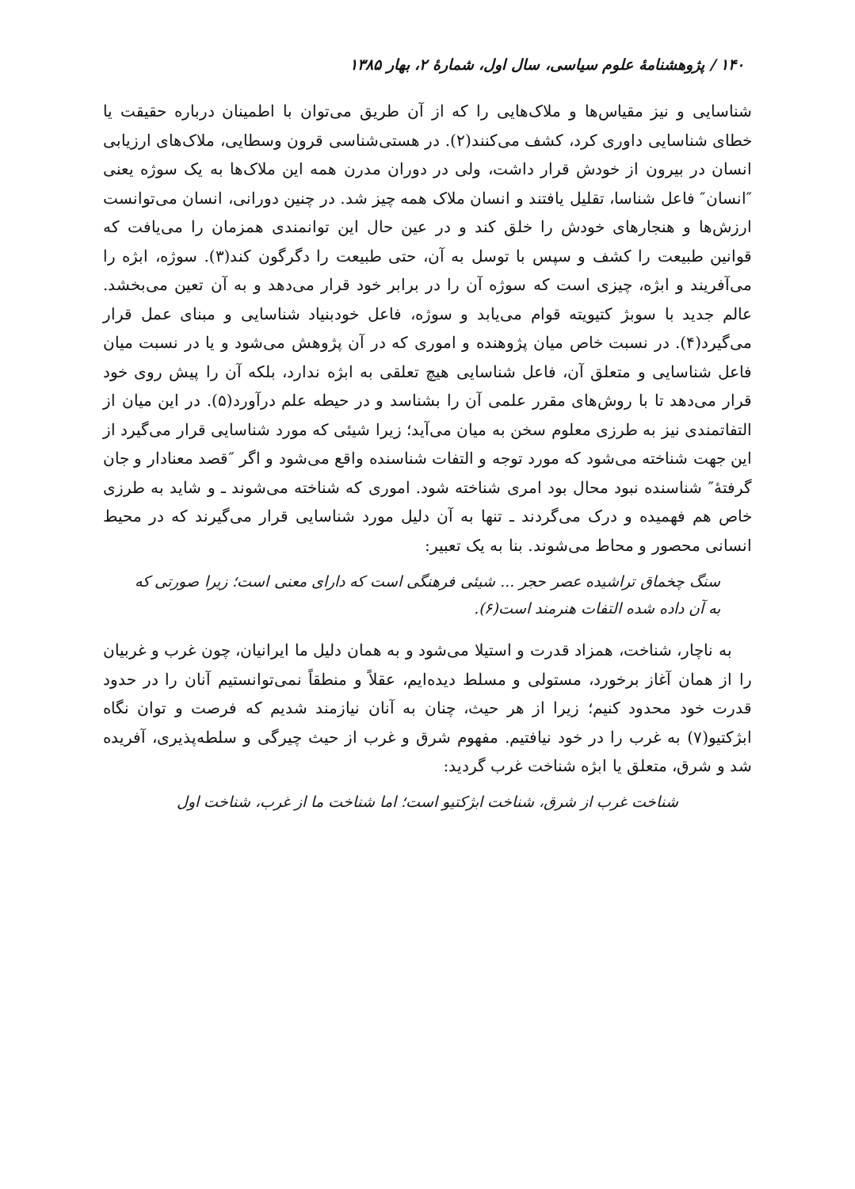۱۴۰ / پژوهشنامهٔ علوم سیاسی، سال اول، شمارهٔ ۲، بهار ۱۳۸۵
شناسایی و نیز مقیاس‌ها و ملاک‌هایی را که از آن طریق می‌توان با اطمینان درباره حقیقت یا خطای شناسایی داوری کرد، کشف می‌کنند(۲). در هستی‌شناسی قرون وسطایی، ملاک‌های ارزیابی انسان در بیرون از خودش قرار داشت، ولی در دوران مدرن همه این ملاک‌ها به یک سوژه یعنی ″انسان″ فاعل شناسا، تقلیل یافتند و انسان ملاک همه چیز شد. در چنین دورانی، انسان می‌توانست ارزش‌ها و هنجارهای خودش را خلق کند و در عین حال این توانمندی همزمان را می‌یافت که قوانین طبیعت را کشف و سپس با توسل به آن، حتی طبیعت را دگرگون کند(۳). سوژه، ابژه را می‌آفریند و ابژه، چیزی است که سوژه آن را در برابر خود قرار می‌دهد و به آن تعین می‌بخشد. عالم جدید با سوبژ کتیویته قوام می‌یابد و سوژه، فاعل خودبنیاد شناسایی و مبنای عمل قرار می‌گیرد(۴). در نسبت خاص میان پژوهنده و اموری که در آن پژوهش می‌شود و یا در نسبت میان فاعل شناسایی و متعلق آن، فاعل شناسایی هیچ تعلقی به ابژه ندارد، بلکه آن را پیش روی خود قرار می‌دهد تا با روش‌های مقرر علمی آن را بشناسد و در حیطه علم درآورد(۵). در این میان از التفاتمندی نیز به طرزی معلوم سخن به میان می‌آید؛ زیرا شیئی که مورد شناسایی قرار می‌گیرد از این جهت شناخته می‌شود که مورد توجه و التفات شناسنده واقع می‌شود و اگر ″قصد معنادار و جان گرفتهٔ″ شناسنده نبود محال بود امری شناخته شود. اموری که شناخته می‌شوند ـ و شاید به طرزی خاص هم فهمیده و درک می‌گردند ـ تنها به آن دلیل مورد شناسایی قرار می‌گیرند که در محیط انسانی محصور و محاط می‌شوند. بنا به یک تعبیر:
سنگ چخماق تراشیده عصر حجر ... شیئی فرهنگی است که دارای معنی است؛ زیرا صورتی که به آن داده شده التفات هنرمند است(۶).
به ناچار، شناخت، همزاد قدرت و استیلا می‌شود و به همان دلیل ما ایرانیان، چون غرب و غربیان را از همان آغاز برخورد، مستولی و مسلط دیده‌ایم، عقلاً و منطقاً نمی‌توانستیم آنان را در حدود قدرت خود محدود کنیم؛ زیرا از هر حیث، چنان به آنان نیازمند شدیم که فرصت و توان نگاه ابژکتیو(۷) به غرب را در خود نیافتیم. مفهوم شرق و غرب از حیث چیرگی و سلطه‌پذیری، آفریده شد و شرق، متعلق یا ابژه شناخت غرب گردید:
شناخت غرب از شرق، شناخت ابژکتیو است؛ اما شناخت ما از غرب، شناخت اول